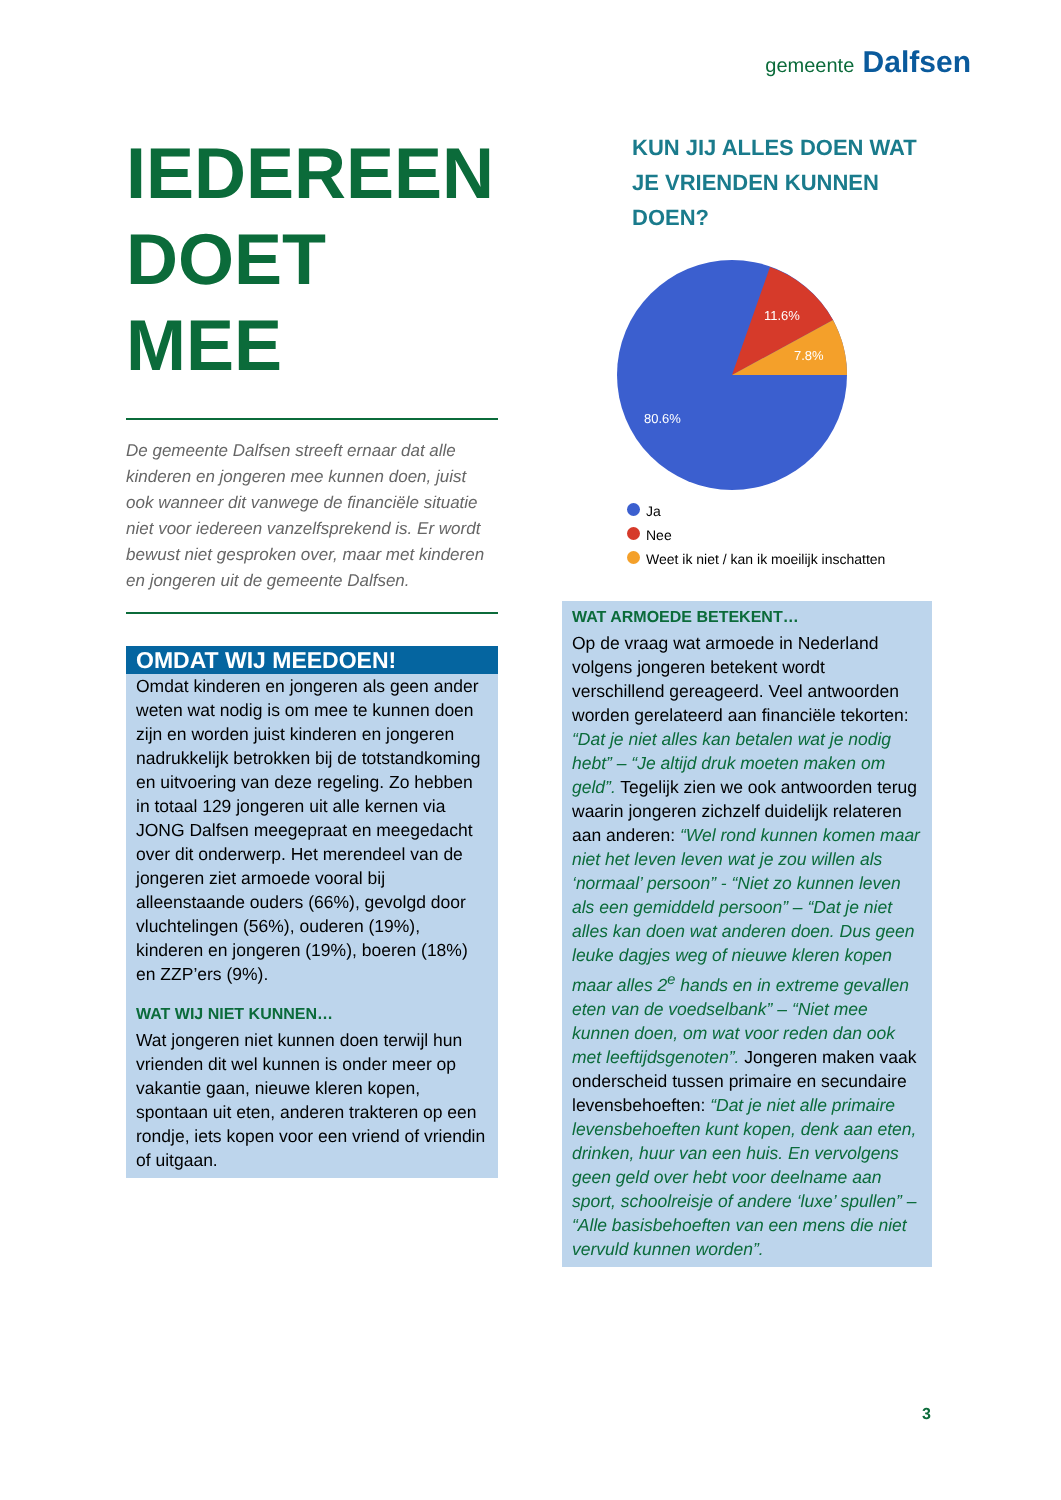gemeente Dalfsen
IEDEREEN DOET MEE
De gemeente Dalfsen streeft ernaar dat alle kinderen en jongeren mee kunnen doen, juist ook wanneer dit vanwege de financiële situatie niet voor iedereen vanzelfsprekend is. Er wordt bewust niet gesproken over, maar met kinderen en jongeren uit de gemeente Dalfsen.
OMDAT WIJ MEEDOEN!
Omdat kinderen en jongeren als geen ander weten wat nodig is om mee te kunnen doen zijn en worden juist kinderen en jongeren nadrukkelijk betrokken bij de totstandkoming en uitvoering van deze regeling. Zo hebben in totaal 129 jongeren uit alle kernen via JONG Dalfsen meegepraat en meegedacht over dit onderwerp. Het merendeel van de jongeren ziet armoede vooral bij alleenstaande ouders (66%), gevolgd door vluchtelingen (56%), ouderen (19%), kinderen en jongeren (19%), boeren (18%) en ZZP’ers (9%).
WAT WIJ NIET KUNNEN…
Wat jongeren niet kunnen doen terwijl hun vrienden dit wel kunnen is onder meer op vakantie gaan, nieuwe kleren kopen, spontaan uit eten, anderen trakteren op een rondje, iets kopen voor een vriend of vriendin of uitgaan.
KUN JIJ ALLES DOEN WAT JE VRIENDEN KUNNEN DOEN?
11.6%
7.8%
80.6%
Ja
Nee
Weet ik niet / kan ik moeilijk inschatten
WAT ARMOEDE BETEKENT…
Op de vraag wat armoede in Nederland volgens jongeren betekent wordt verschillend gereageerd. Veel antwoorden worden gerelateerd aan financiële tekorten: “Dat je niet alles kan betalen wat je nodig hebt” – “Je altijd druk moeten maken om geld”. Tegelijk zien we ook antwoorden terug waarin jongeren zichzelf duidelijk relateren aan anderen: “Wel rond kunnen komen maar niet het leven leven wat je zou willen als ‘normaal’ persoon” - “Niet zo kunnen leven als een gemiddeld persoon” – “Dat je niet alles kan doen wat anderen doen. Dus geen leuke dagjes weg of nieuwe kleren kopen maar alles 2<sup>e</sup> hands en in extreme gevallen eten van de voedselbank” – “Niet mee kunnen doen, om wat voor reden dan ook met leeftijdsgenoten”. Jongeren maken vaak onderscheid tussen primaire en secundaire levensbehoeften: “Dat je niet alle primaire levensbehoeften kunt kopen, denk aan eten, drinken, huur van een huis. En vervolgens geen geld over hebt voor deelname aan sport, schoolreisje of andere ‘luxe’ spullen” – “Alle basisbehoeften van een mens die niet vervuld kunnen worden”.
3